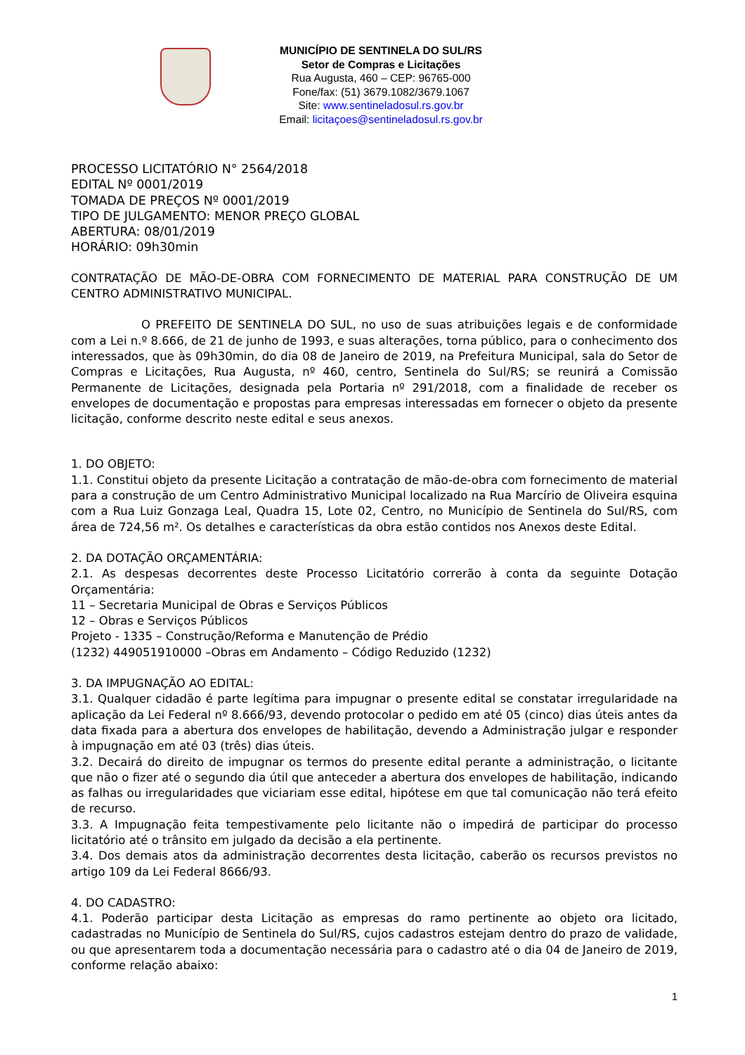MUNICÍPIO DE SENTINELA DO SUL/RS
Setor de Compras e Licitações
Rua Augusta, 460 – CEP: 96765-000
Fone/fax: (51) 3679.1082/3679.1067
Site: www.sentineladosul.rs.gov.br
Email: licitaçoes@sentineladosul.rs.gov.br
PROCESSO LICITATÓRIO N° 2564/2018
EDITAL Nº 0001/2019
TOMADA DE PREÇOS Nº 0001/2019
TIPO DE JULGAMENTO: MENOR PREÇO GLOBAL
ABERTURA: 08/01/2019
HORÁRIO: 09h30min
CONTRATAÇÃO DE MÃO-DE-OBRA COM FORNECIMENTO DE MATERIAL PARA CONSTRUÇÃO DE UM CENTRO ADMINISTRATIVO MUNICIPAL.
O PREFEITO DE SENTINELA DO SUL, no uso de suas atribuições legais e de conformidade com a Lei n.º 8.666, de 21 de junho de 1993, e suas alterações, torna público, para o conhecimento dos interessados, que às 09h30min, do dia 08 de Janeiro de 2019, na Prefeitura Municipal, sala do Setor de Compras e Licitações, Rua Augusta, nº 460, centro, Sentinela do Sul/RS; se reunirá a Comissão Permanente de Licitações, designada pela Portaria nº 291/2018, com a finalidade de receber os envelopes de documentação e propostas para empresas interessadas em fornecer o objeto da presente licitação, conforme descrito neste edital e seus anexos.
1. DO OBJETO:
1.1. Constitui objeto da presente Licitação a contratação de mão-de-obra com fornecimento de material para a construção de um Centro Administrativo Municipal localizado na Rua Marcírio de Oliveira esquina com a Rua Luiz Gonzaga Leal, Quadra 15, Lote 02, Centro, no Município de Sentinela do Sul/RS, com área de 724,56 m². Os detalhes e características da obra estão contidos nos Anexos deste Edital.
2. DA DOTAÇÃO ORÇAMENTÁRIA:
2.1. As despesas decorrentes deste Processo Licitatório correrão à conta da seguinte Dotação Orçamentária:
11 – Secretaria Municipal de Obras e Serviços Públicos
12 – Obras e Serviços Públicos
Projeto - 1335 – Construção/Reforma e Manutenção de Prédio
(1232) 449051910000 –Obras em Andamento – Código Reduzido (1232)
3. DA IMPUGNAÇÃO AO EDITAL:
3.1. Qualquer cidadão é parte legítima para impugnar o presente edital se constatar irregularidade na aplicação da Lei Federal nº 8.666/93, devendo protocolar o pedido em até 05 (cinco) dias úteis antes da data fixada para a abertura dos envelopes de habilitação, devendo a Administração julgar e responder à impugnação em até 03 (três) dias úteis.
3.2. Decairá do direito de impugnar os termos do presente edital perante a administração, o licitante que não o fizer até o segundo dia útil que anteceder a abertura dos envelopes de habilitação, indicando as falhas ou irregularidades que viciariam esse edital, hipótese em que tal comunicação não terá efeito de recurso.
3.3. A Impugnação feita tempestivamente pelo licitante não o impedirá de participar do processo licitatório até o trânsito em julgado da decisão a ela pertinente.
3.4. Dos demais atos da administração decorrentes desta licitação, caberão os recursos previstos no artigo 109 da Lei Federal 8666/93.
4. DO CADASTRO:
4.1. Poderão participar desta Licitação as empresas do ramo pertinente ao objeto ora licitado, cadastradas no Município de Sentinela do Sul/RS, cujos cadastros estejam dentro do prazo de validade, ou que apresentarem toda a documentação necessária para o cadastro até o dia 04 de Janeiro de 2019, conforme relação abaixo:
1